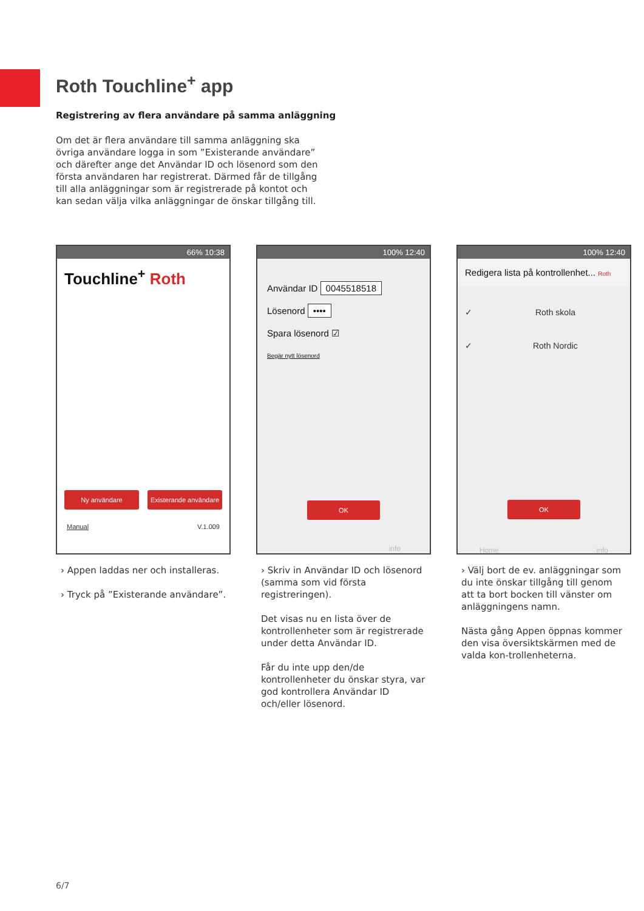Roth Touchline<sup>+</sup> app
Registrering av flera användare på samma anläggning
Om det är flera användare till samma anläggning ska övriga användare logga in som ”Existerande användare” och därefter ange det Användar ID och lösenord som den första användaren har registrerat. Därmed får de tillgång till alla anläggningar som är registrerade på kontot och kan sedan välja vilka anläggningar de önskar tillgång till.
66% 10:38
Touchline<sup>+</sup> Roth
Ny användare Existerande användare
Manual V.1.009
› Appen laddas ner och installeras.
› Tryck på ”Existerande användare”.
100% 12:40
Användar ID 0045518518
Lösenord ••••
Spara lösenord ☑
Begär nytt lösenord
OK
info
› Skriv in Användar ID och lösenord (samma som vid första registreringen).
Det visas nu en lista över de kontrollenheter som är registrerade under detta Användar ID.
Får du inte upp den/de kontrollenheter du önskar styra, var god kontrollera Användar ID och/eller lösenord.
100% 12:40
Redigera lista på kontrollenhet... Roth
✓ Roth skola
✓ Roth Nordic
OK
Home info
› Välj bort de ev. anläggningar som du inte önskar tillgång till genom att ta bort bocken till vänster om anläggningens namn.
Nästa gång Appen öppnas kommer den visa översiktskärmen med de valda kon-trollenheterna.
6/7